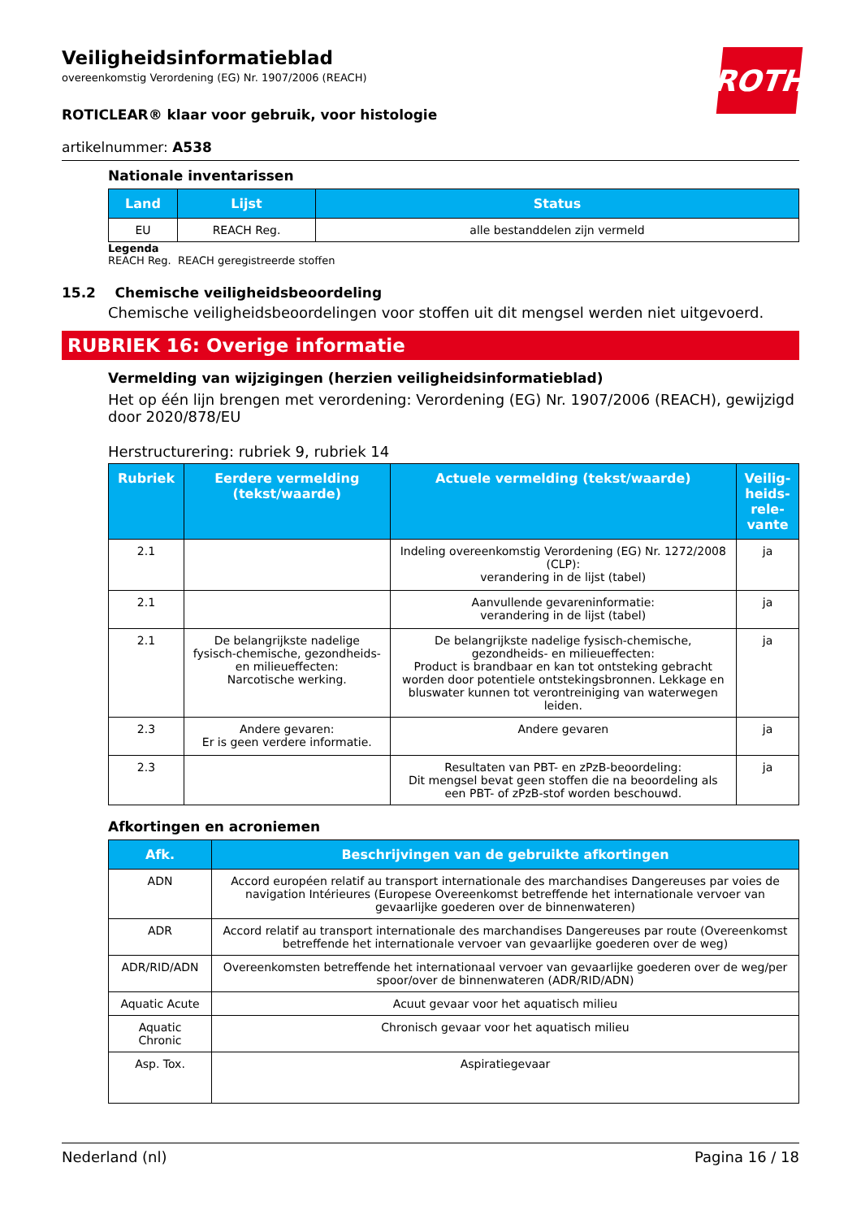ROTH
Veiligheidsinformatieblad
overeenkomstig Verordening (EG) Nr. 1907/2006 (REACH)
ROTICLEAR® klaar voor gebruik, voor histologie
artikelnummer: A538
Nationale inventarissen
| Land | Lijst | Status |
| --- | --- | --- |
| EU | REACH Reg. | alle bestanddelen zijn vermeld |
Legenda
REACH Reg. REACH geregistreerde stoffen
15.2 Chemische veiligheidsbeoordeling
Chemische veiligheidsbeoordelingen voor stoffen uit dit mengsel werden niet uitgevoerd.
RUBRIEK 16: Overige informatie
Vermelding van wijzigingen (herzien veiligheidsinformatieblad)
Het op één lijn brengen met verordening: Verordening (EG) Nr. 1907/2006 (REACH), gewijzigd door 2020/878/EU
Herstructurering: rubriek 9, rubriek 14
| Rubriek | Eerdere vermelding (tekst/waarde) | Actuele vermelding (tekst/waarde) | Veilig-heids-rele-vante |
| --- | --- | --- | --- |
| 2.1 | | Indeling overeenkomstig Verordening (EG) Nr. 1272/2008 (CLP): verandering in de lijst (tabel) | ja |
| 2.1 | | Aanvullende gevareninformatie: verandering in de lijst (tabel) | ja |
| 2.1 | De belangrijkste nadelige fysisch-chemische, gezondheids- en milieueffecten: Narcotische werking. | De belangrijkste nadelige fysisch-chemische, gezondheids- en milieueffecten: Product is brandbaar en kan tot ontsteking gebracht worden door potentiele ontstekingsbronnen. Lekkage en bluswater kunnen tot verontreiniging van waterwegen leiden. | ja |
| 2.3 | Andere gevaren: Er is geen verdere informatie. | Andere gevaren | ja |
| 2.3 | | Resultaten van PBT- en zPzB-beoordeling: Dit mengsel bevat geen stoffen die na beoordeling als een PBT- of zPzB-stof worden beschouwd. | ja |
Afkortingen en acroniemen
| Afk. | Beschrijvingen van de gebruikte afkortingen |
| --- | --- |
| ADN | Accord européen relatif au transport internationale des marchandises Dangereuses par voies de navigation Intérieures (Europese Overeenkomst betreffende het internationale vervoer van gevaarlijke goederen over de binnenwateren) |
| ADR | Accord relatif au transport internationale des marchandises Dangereuses par route (Overeenkomst betreffende het internationale vervoer van gevaarlijke goederen over de weg) |
| ADR/RID/ADN | Overeenkomsten betreffende het internationaal vervoer van gevaarlijke goederen over de weg/per spoor/over de binnenwateren (ADR/RID/ADN) |
| Aquatic Acute | Acuut gevaar voor het aquatisch milieu |
| Aquatic Chronic | Chronisch gevaar voor het aquatisch milieu |
| Asp. Tox. | Aspiratiegevaar |
Nederland (nl) Pagina 16 / 18